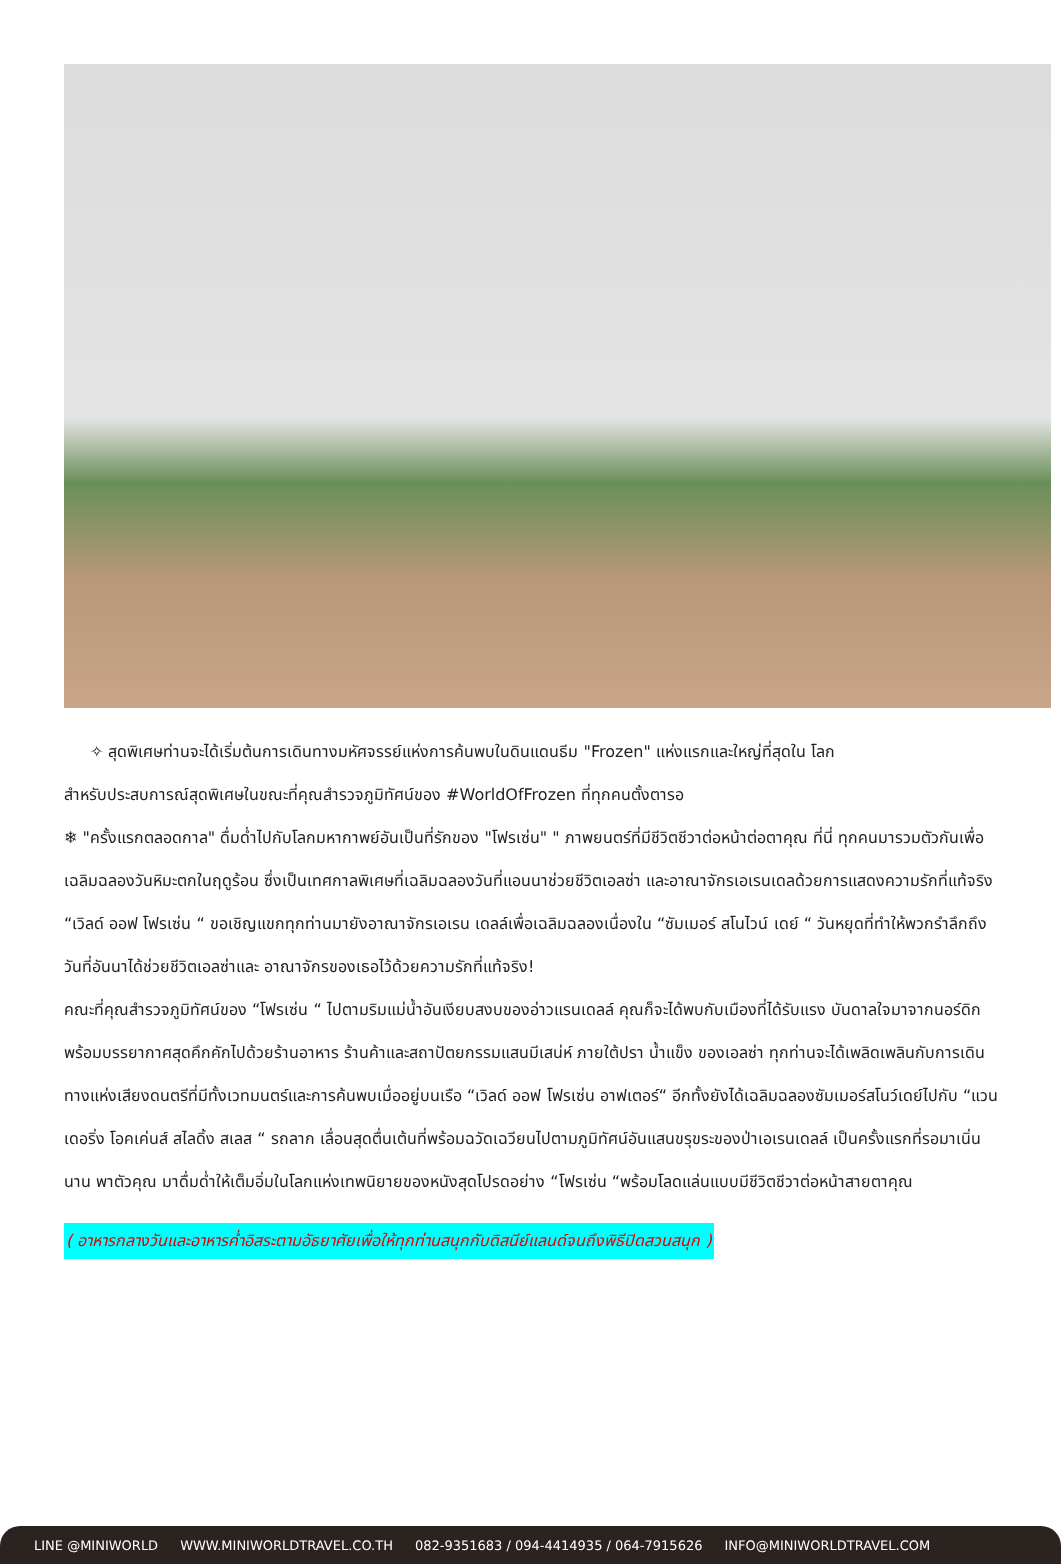✧ สุดพิเศษท่านจะได้เริ่มต้นการเดินทางมหัศจรรย์แห่งการค้นพบในดินแดนธีม "Frozen" แห่งแรกและใหญ่ที่สุดใน โลก
สำหรับประสบการณ์สุดพิเศษในขณะที่คุณสำรวจภูมิทัศน์ของ #WorldOfFrozen ที่ทุกคนตั้งตารอ
❄ "ครั้งแรกตลอดกาล" ดื่มด่ำไปกับโลกมหากาพย์อันเป็นที่รักของ "โฟรเซ่น" " ภาพยนตร์ที่มีชีวิตชีวาต่อหน้าต่อตาคุณ ที่นี่ ทุกคนมารวมตัวกันเพื่อเฉลิมฉลองวันหิมะตกในฤดูร้อน ซึ่งเป็นเทศกาลพิเศษที่เฉลิมฉลองวันที่แอนนาช่วยชีวิตเอลซ่า และอาณาจักรเอเรนเดลด้วยการแสดงความรักที่แท้จริง “เวิลด์ ออฟ โฟรเซ่น “ ขอเชิญแขกทุกท่านมายังอาณาจักรเอเรน เดลล์เพื่อเฉลิมฉลองเนื่องใน “ซัมเมอร์ สโนไวน์ เดย์ “ วันหยุดที่ทำให้พวกรำลึกถึงวันที่อันนาได้ช่วยชีวิตเอลซ่าและ อาณาจักรของเธอไว้ด้วยความรักที่แท้จริง!
คณะที่คุณสำรวจภูมิทัศน์ของ “โฟรเซ่น “ ไปตามริมแม่น้ำอันเงียบสงบของอ่าวแรนเดลล์ คุณก็จะได้พบกับเมืองที่ได้รับแรง บันดาลใจมาจากนอร์ดิก พร้อมบรรยากาศสุดคึกคักไปด้วยร้านอาหาร ร้านค้าและสถาปัตยกรรมแสนมีเสน่ห์ ภายใต้ปรา น้ำแข็ง ของเอลซ่า ทุกท่านจะได้เพลิดเพลินกับการเดินทางแห่งเสียงดนตรีที่มีทั้งเวทมนตร์และการค้นพบเมื่ออยู่บนเรือ “เวิลด์ ออฟ โฟรเซ่น อาฟเตอร์“ อีกทั้งยังได้เฉลิมฉลองซัมเมอร์สโนว์เดย์ไปกับ “แวนเดอริ่ง โอคเค่นส์ สไลดิ้ง สเลส “ รถลาก เลื่อนสุดตื่นเต้นที่พร้อมฉวัดเฉวียนไปตามภูมิทัศน์อันแสนขรุขระของป่าเอเรนเดลล์ เป็นครั้งแรกที่รอมาเนิ่นนาน พาตัวคุณ มาดื่มด่ำให้เต็มอิ่มในโลกแห่งเทพนิยายของหนังสุดโปรดอย่าง “โฟรเซ่น “พร้อมโลดแล่นแบบมีชีวิตชีวาต่อหน้าสายตาคุณ
( อาหารกลางวันและอาหารค่ำอิสระตามอัธยาศัยเพื่อให้ทุกท่านสนุกกับดิสนีย์แลนด์จนถึงพิธีปิดสวนสนุก )
LINE @MINIWORLD WWW.MINIWORLDTRAVEL.CO.TH 082-9351683 / 094-4414935 / 064-7915626 INFO@MINIWORLDTRAVEL.COM